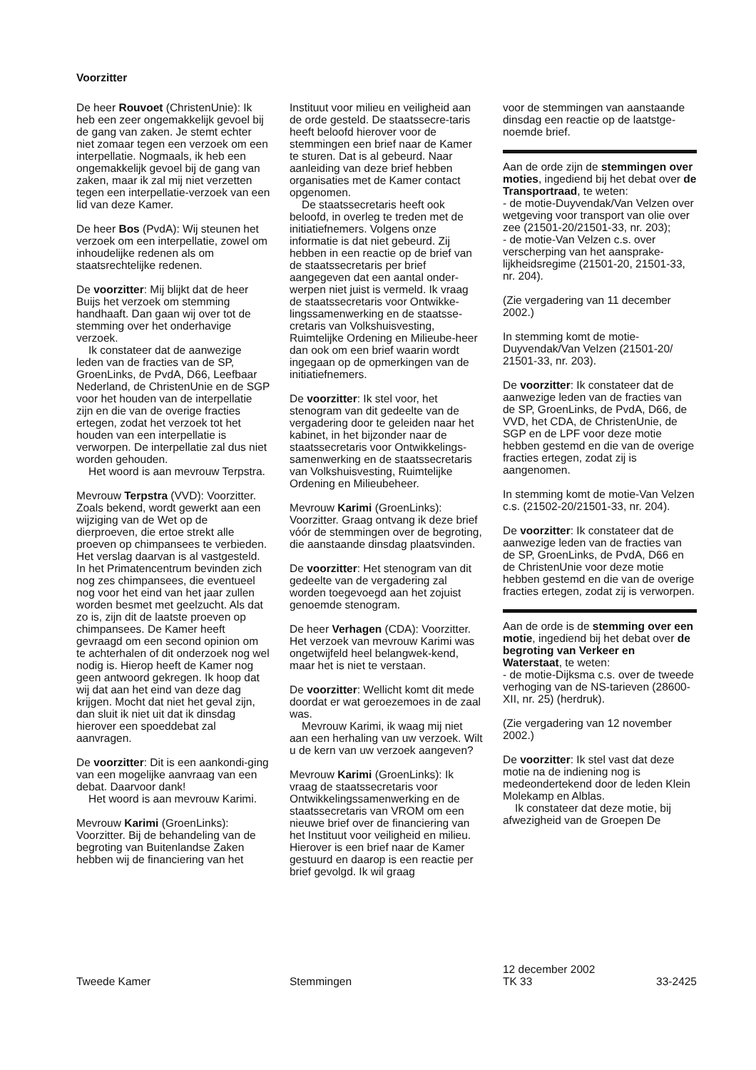Voorzitter
De heer Rouvoet (ChristenUnie): Ik heb een zeer ongemakkelijk gevoel bij de gang van zaken. Je stemt echter niet zomaar tegen een verzoek om een interpellatie. Nogmaals, ik heb een ongemakkelijk gevoel bij de gang van zaken, maar ik zal mij niet verzetten tegen een interpellatie-verzoek van een lid van deze Kamer.
De heer Bos (PvdA): Wij steunen het verzoek om een interpellatie, zowel om inhoudelijke redenen als om staatsrechtelijke redenen.
De voorzitter: Mij blijkt dat de heer Buijs het verzoek om stemming handhaaft. Dan gaan wij over tot de stemming over het onderhavige verzoek.
Ik constateer dat de aanwezige leden van de fracties van de SP, GroenLinks, de PvdA, D66, Leefbaar Nederland, de ChristenUnie en de SGP voor het houden van de interpellatie zijn en die van de overige fracties ertegen, zodat het verzoek tot het houden van een interpellatie is verworpen. De interpellatie zal dus niet worden gehouden.
Het woord is aan mevrouw Terpstra.
Mevrouw Terpstra (VVD): Voorzitter. Zoals bekend, wordt gewerkt aan een wijziging van de Wet op de dierproeven, die ertoe strekt alle proeven op chimpansees te verbieden. Het verslag daarvan is al vastgesteld. In het Primatencentrum bevinden zich nog zes chimpansees, die eventueel nog voor het eind van het jaar zullen worden besmet met geelzucht. Als dat zo is, zijn dit de laatste proeven op chimpansees. De Kamer heeft gevraagd om een second opinion om te achterhalen of dit onderzoek nog wel nodig is. Hierop heeft de Kamer nog geen antwoord gekregen. Ik hoop dat wij dat aan het eind van deze dag krijgen. Mocht dat niet het geval zijn, dan sluit ik niet uit dat ik dinsdag hierover een spoeddebat zal aanvragen.
De voorzitter: Dit is een aankondi-ging van een mogelijke aanvraag van een debat. Daarvoor dank!
Het woord is aan mevrouw Karimi.
Mevrouw Karimi (GroenLinks): Voorzitter. Bij de behandeling van de begroting van Buitenlandse Zaken hebben wij de financiering van het
Instituut voor milieu en veiligheid aan de orde gesteld. De staatssecre-taris heeft beloofd hierover voor de stemmingen een brief naar de Kamer te sturen. Dat is al gebeurd. Naar aanleiding van deze brief hebben organisaties met de Kamer contact opgenomen.
De staatssecretaris heeft ook beloofd, in overleg te treden met de initiatiefnemers. Volgens onze informatie is dat niet gebeurd. Zij hebben in een reactie op de brief van de staatssecretaris per brief aangegeven dat een aantal onder-werpen niet juist is vermeld. Ik vraag de staatssecretaris voor Ontwikke-lingssamenwerking en de staatsse-cretaris van Volkshuisvesting, Ruimtelijke Ordening en Milieube-heer dan ook om een brief waarin wordt ingegaan op de opmerkingen van de initiatiefnemers.
De voorzitter: Ik stel voor, het stenogram van dit gedeelte van de vergadering door te geleiden naar het kabinet, in het bijzonder naar de staatssecretaris voor Ontwikkelings-samenwerking en de staatssecretaris van Volkshuisvesting, Ruimtelijke Ordening en Milieubeheer.
Mevrouw Karimi (GroenLinks): Voorzitter. Graag ontvang ik deze brief vóór de stemmingen over de begroting, die aanstaande dinsdag plaatsvinden.
De voorzitter: Het stenogram van dit gedeelte van de vergadering zal worden toegevoegd aan het zojuist genoemde stenogram.
De heer Verhagen (CDA): Voorzitter. Het verzoek van mevrouw Karimi was ongetwijfeld heel belangwek-kend, maar het is niet te verstaan.
De voorzitter: Wellicht komt dit mede doordat er wat geroezemoes in de zaal was.
Mevrouw Karimi, ik waag mij niet aan een herhaling van uw verzoek. Wilt u de kern van uw verzoek aangeven?
Mevrouw Karimi (GroenLinks): Ik vraag de staatssecretaris voor Ontwikkelingssamenwerking en de staatssecretaris van VROM om een nieuwe brief over de financiering van het Instituut voor veiligheid en milieu. Hierover is een brief naar de Kamer gestuurd en daarop is een reactie per brief gevolgd. Ik wil graag
voor de stemmingen van aanstaande dinsdag een reactie op de laatstge-noemde brief.
Aan de orde zijn de stemmingen over moties, ingediend bij het debat over de Transportraad, te weten:
- de motie-Duyvendak/Van Velzen over wetgeving voor transport van olie over zee (21501-20/21501-33, nr. 203);
- de motie-Van Velzen c.s. over verscherping van het aansprake-lijkheidsregime (21501-20, 21501-33, nr. 204).
(Zie vergadering van 11 december 2002.)
In stemming komt de motie-Duyvendak/Van Velzen (21501-20/ 21501-33, nr. 203).
De voorzitter: Ik constateer dat de aanwezige leden van de fracties van de SP, GroenLinks, de PvdA, D66, de VVD, het CDA, de ChristenUnie, de SGP en de LPF voor deze motie hebben gestemd en die van de overige fracties ertegen, zodat zij is aangenomen.
In stemming komt de motie-Van Velzen c.s. (21502-20/21501-33, nr. 204).
De voorzitter: Ik constateer dat de aanwezige leden van de fracties van de SP, GroenLinks, de PvdA, D66 en de ChristenUnie voor deze motie hebben gestemd en die van de overige fracties ertegen, zodat zij is verworpen.
Aan de orde is de stemming over een motie, ingediend bij het debat over de begroting van Verkeer en Waterstaat, te weten:
- de motie-Dijksma c.s. over de tweede verhoging van de NS-tarieven (28600-XII, nr. 25) (herdruk).
(Zie vergadering van 12 november 2002.)
De voorzitter: Ik stel vast dat deze motie na de indiening nog is medeondertekend door de leden Klein Molekamp en Alblas.
Ik constateer dat deze motie, bij afwezigheid van de Groepen De
Tweede Kamer
Stemmingen 12 december 2002
TK 33
33-2425